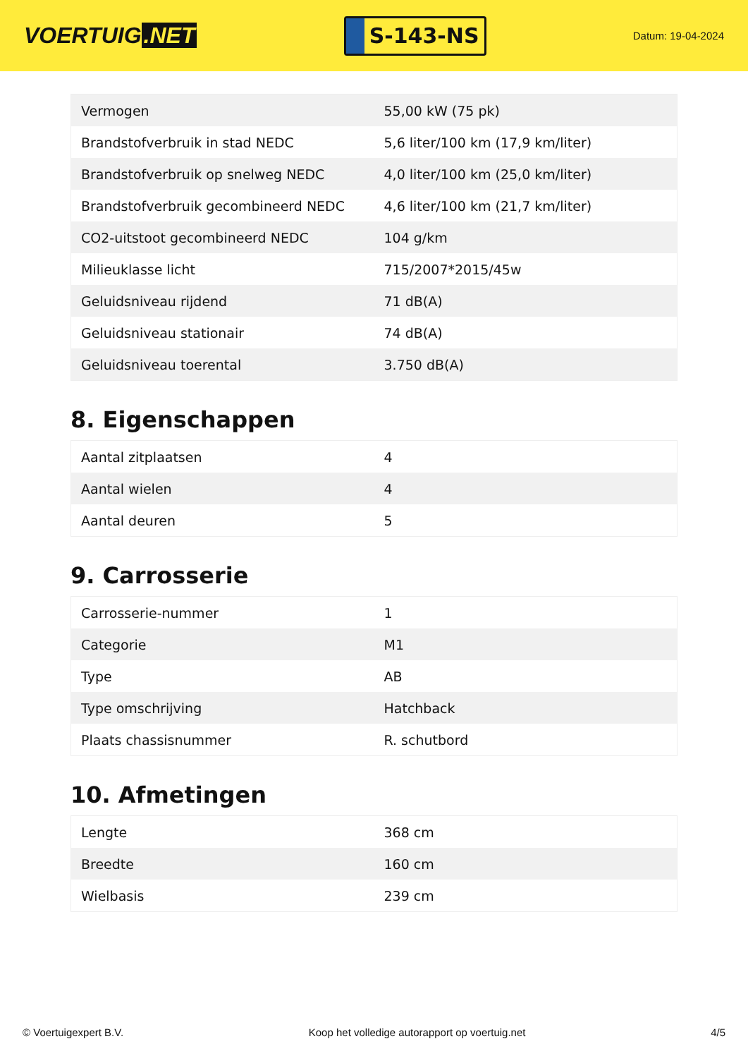VOERTUIG.NET
S-143-NS
Datum: 19-04-2024
| Vermogen | 55,00 kW (75 pk) |
| Brandstofverbruik in stad NEDC | 5,6 liter/100 km (17,9 km/liter) |
| Brandstofverbruik op snelweg NEDC | 4,0 liter/100 km (25,0 km/liter) |
| Brandstofverbruik gecombineerd NEDC | 4,6 liter/100 km (21,7 km/liter) |
| CO2-uitstoot gecombineerd NEDC | 104 g/km |
| Milieuklasse licht | 715/2007*2015/45w |
| Geluidsniveau rijdend | 71 dB(A) |
| Geluidsniveau stationair | 74 dB(A) |
| Geluidsniveau toerental | 3.750 dB(A) |
8. Eigenschappen
| Aantal zitplaatsen | 4 |
| Aantal wielen | 4 |
| Aantal deuren | 5 |
9. Carrosserie
| Carrosserie-nummer | 1 |
| Categorie | M1 |
| Type | AB |
| Type omschrijving | Hatchback |
| Plaats chassisnummer | R. schutbord |
10. Afmetingen
| Lengte | 368 cm |
| Breedte | 160 cm |
| Wielbasis | 239 cm |
© Voertuigexpert B.V. Koop het volledige autorapport op voertuig.net 4/5